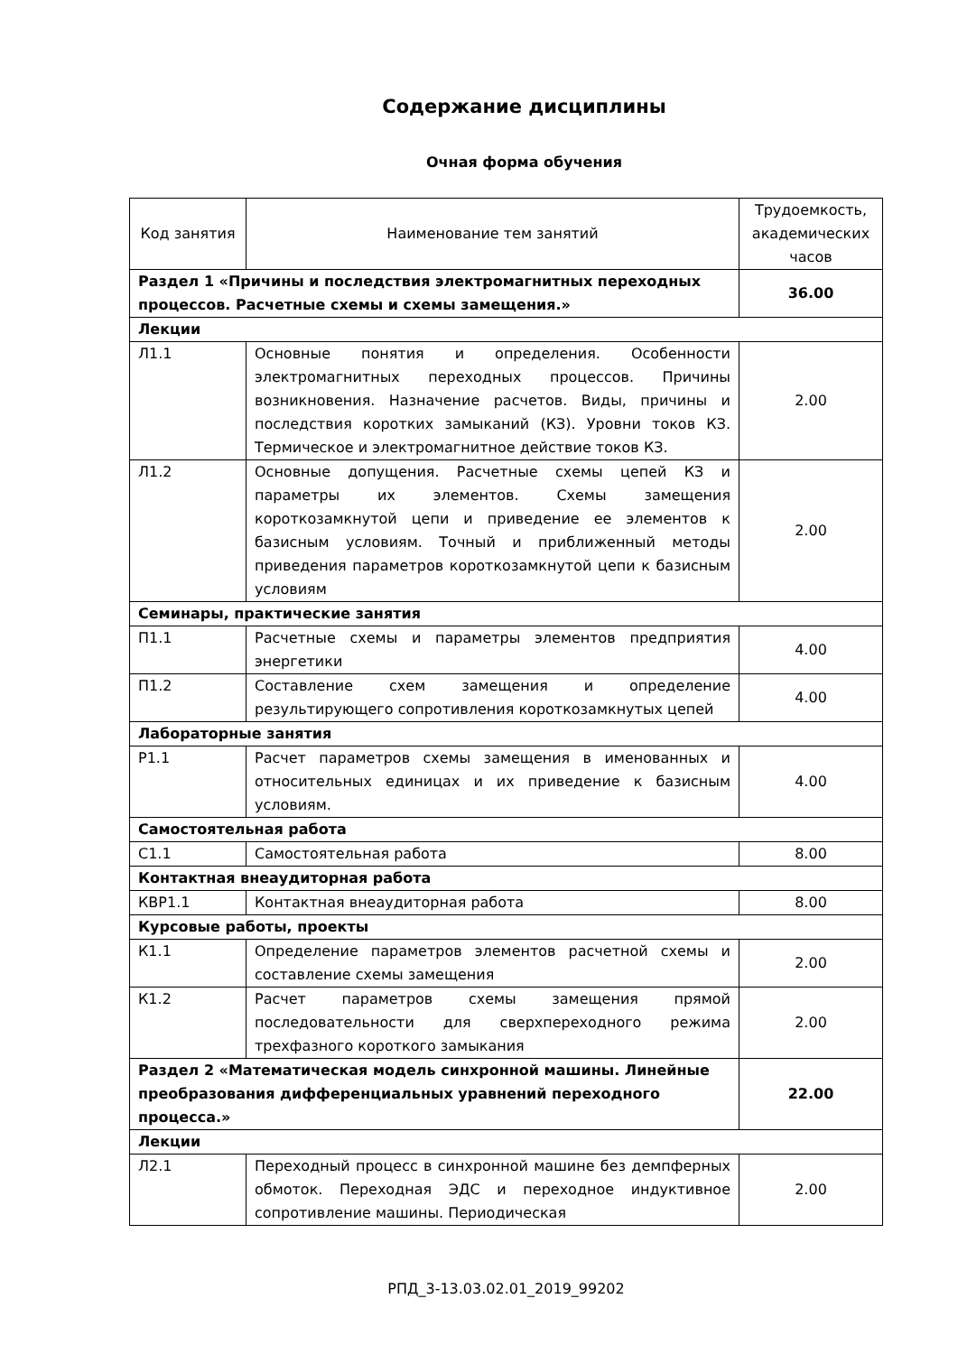Содержание дисциплины
Очная форма обучения
| Код занятия | Наименование тем занятий | Трудоемкость, академических часов |
| --- | --- | --- |
| Раздел 1 «Причины и последствия электромагнитных переходных процессов. Расчетные схемы и схемы замещения.» | | 36.00 |
| Лекции | | |
| Л1.1 | Основные понятия и определения. Особенности электромагнитных переходных процессов. Причины возникновения. Назначение расчетов. Виды, причины и последствия коротких замыканий (КЗ). Уровни токов КЗ. Термическое и электромагнитное действие токов КЗ. | 2.00 |
| Л1.2 | Основные допущения. Расчетные схемы цепей КЗ и параметры их элементов. Схемы замещения короткозамкнутой цепи и приведение ее элементов к базисным условиям. Точный и приближенный методы приведения параметров короткозамкнутой цепи к базисным условиям | 2.00 |
| Семинары, практические занятия | | |
| П1.1 | Расчетные схемы и параметры элементов предприятия энергетики | 4.00 |
| П1.2 | Составление схем замещения и определение результирующего сопротивления короткозамкнутых цепей | 4.00 |
| Лабораторные занятия | | |
| Р1.1 | Расчет параметров схемы замещения в именованных и относительных единицах и их приведение к базисным условиям. | 4.00 |
| Самостоятельная работа | | |
| С1.1 | Самостоятельная работа | 8.00 |
| Контактная внеаудиторная работа | | |
| КВР1.1 | Контактная внеаудиторная работа | 8.00 |
| Курсовые работы, проекты | | |
| К1.1 | Определение параметров элементов расчетной схемы и составление схемы замещения | 2.00 |
| К1.2 | Расчет параметров схемы замещения прямой последовательности для сверхпереходного режима трехфазного короткого замыкания | 2.00 |
| Раздел 2 «Математическая модель синхронной машины. Линейные преобразования дифференциальных уравнений переходного процесса.» | | 22.00 |
| Лекции | | |
| Л2.1 | Переходный процесс в синхронной машине без демпферных обмоток. Переходная ЭДС и переходное индуктивное сопротивление машины. Периодическая | 2.00 |
РПД_3-13.03.02.01_2019_99202